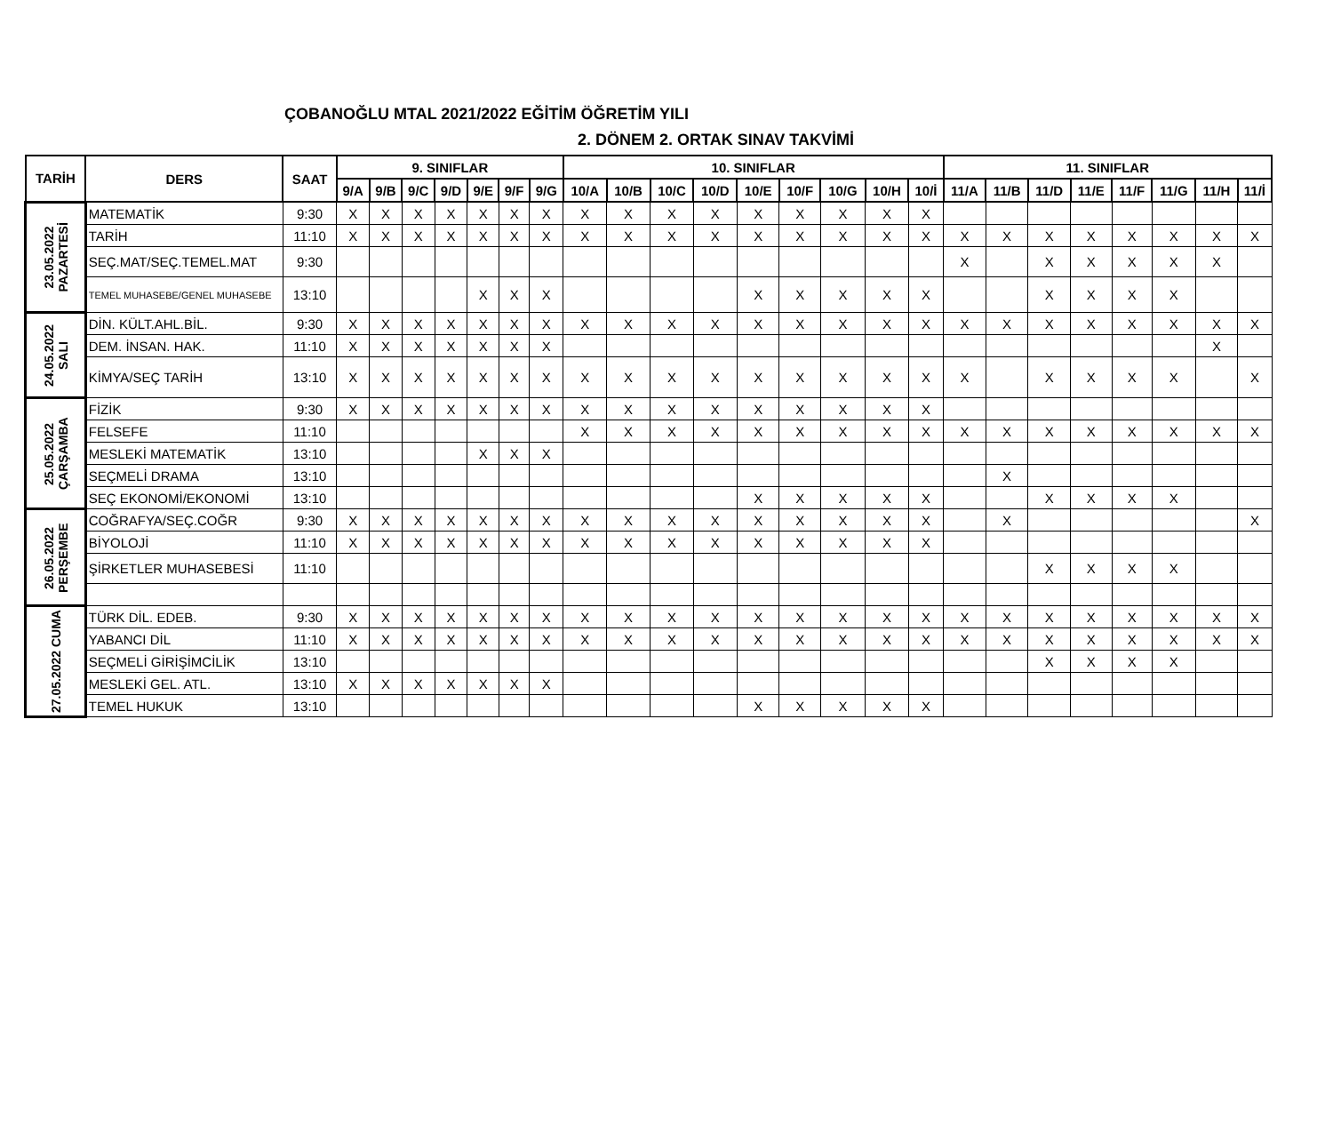ÇOBANOĞLU MTAL 2021/2022 EĞİTİM ÖĞRETİM YILI
2. DÖNEM 2. ORTAK SINAV TAKVİMİ
| TARİH | DERS | SAAT | 9. SINIFLAR | | | | | | | 10. SINIFLAR | | | | | | | | | 11. SINIFLAR | | | | | | | |
| --- | --- | --- | --- | --- | --- | --- | --- | --- | --- | --- | --- | --- | --- | --- | --- | --- | --- | --- | --- | --- | --- | --- | --- | --- | --- | --- |
| | | | 9/A | 9/B | 9/C | 9/D | 9/E | 9/F | 9/G | 10/A | 10/B | 10/C | 10/D | 10/E | 10/F | 10/G | 10/H | 10/İ | 11/A | 11/B | 11/D | 11/E | 11/F | 11/G | 11/H | 11/İ |
| 23.05.2022 PAZARTESİ | MATEMATİK | 9:30 | X | X | X | X | X | X | X | X | X | X | X | X | X | X | X | X | | | | | | | | |
| | TARİH | 11:10 | X | X | X | X | X | X | X | X | X | X | X | X | X | X | X | X | X | X | X | X | X | X | X | X |
| | SEÇ.MAT/SEÇ.TEMEL.MAT | 9:30 | | | | | | | | | | | | | | | | | X | | X | X | X | X | X | |
| | TEMEL MUHASEBE/GENEL MUHASEBE | 13:10 | | | | | X | X | X | | | | | X | X | X | X | X | | | X | X | X | X | | |
| 24.05.2022 SALI | DİN. KÜLT.AHL.BİL. | 9:30 | X | X | X | X | X | X | X | X | X | X | X | X | X | X | X | X | X | X | X | X | X | X | X | X |
| | DEM. İNSAN. HAK. | 11:10 | X | X | X | X | X | X | X | | | | | | | | | | | | | | | | X | |
| | KİMYA/SEÇ TARİH | 13:10 | X | X | X | X | X | X | X | X | X | X | X | X | X | X | X | X | X | | X | X | X | X | | X |
| 25.05.2022 ÇARŞAMBA | FİZİK | 9:30 | X | X | X | X | X | X | X | X | X | X | X | X | X | X | X | X | | | | | | | | |
| | FELSEFE | 11:10 | | | | | | | | X | X | X | X | X | X | X | X | X | X | X | X | X | X | X | X | X |
| | MESLEKİ MATEMATİK | 13:10 | | | | | X | X | X | | | | | | | | | | | | | | | | | |
| | SEÇMELİ DRAMA | 13:10 | | | | | | | | | | | | | | | | | | X | | | | | | |
| | SEÇ EKONOMİ/EKONOMİ | 13:10 | | | | | | | | | | | | X | X | X | X | X | | | X | X | X | X | | |
| 26.05.2022 PERŞEMBE | COĞRAFYA/SEÇ.COĞR | 9:30 | X | X | X | X | X | X | X | X | X | X | X | X | X | X | X | X | | X | | | | | | X |
| | BİYOLOJİ | 11:10 | X | X | X | X | X | X | X | X | X | X | X | X | X | X | X | X | | | | | | | | |
| | ŞİRKETLER MUHASEBESİ | 11:10 | | | | | | | | | | | | | | | | | | | X | X | X | X | | |
| 27.05.2022 CUMA | TÜRK DİL. EDEB. | 9:30 | X | X | X | X | X | X | X | X | X | X | X | X | X | X | X | X | X | X | X | X | X | X | X | X |
| | YABANCI DİL | 11:10 | X | X | X | X | X | X | X | X | X | X | X | X | X | X | X | X | X | X | X | X | X | X | X | X |
| | SEÇMELİ GİRİŞİMCİLİK | 13:10 | | | | | | | | | | | | | | | | | | | X | X | X | X | | |
| | MESLEKİ GEL. ATL. | 13:10 | X | X | X | X | X | X | X | | | | | | | | | | | | | | | | | |
| | TEMEL HUKUK | 13:10 | | | | | | | | | | | | X | X | X | X | X | | | | | | | | |